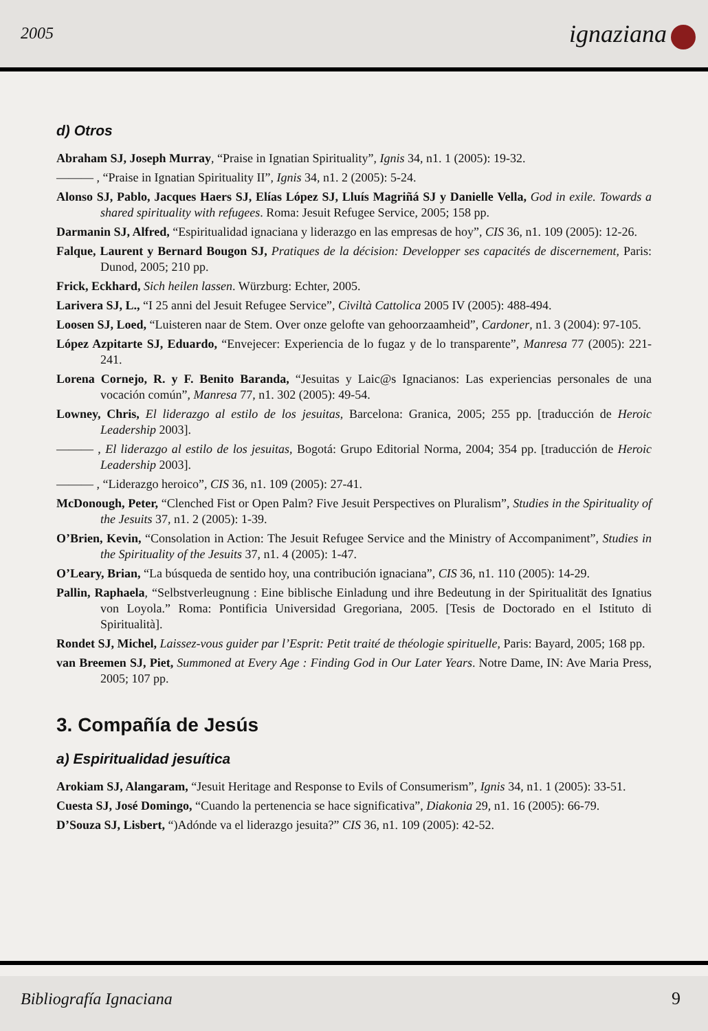2005 ignaziana
d) Otros
Abraham SJ, Joseph Murray, “Praise in Ignatian Spirituality”, Ignis 34, n1. 1 (2005): 19-32.
——— , “Praise in Ignatian Spirituality II”, Ignis 34, n1. 2 (2005): 5-24.
Alonso SJ, Pablo, Jacques Haers SJ, Elías López SJ, Lluís Magriñá SJ y Danielle Vella, God in exile. Towards a shared spirituality with refugees. Roma: Jesuit Refugee Service, 2005; 158 pp.
Darmanin SJ, Alfred, “Espiritualidad ignaciana y liderazgo en las empresas de hoy”, CIS 36, n1. 109 (2005): 12-26.
Falque, Laurent y Bernard Bougon SJ, Pratiques de la décision: Developper ses capacités de discernement, Paris: Dunod, 2005; 210 pp.
Frick, Eckhard, Sich heilen lassen. Würzburg: Echter, 2005.
Larivera SJ, L., “I 25 anni del Jesuit Refugee Service”, Civiltà Cattolica 2005 IV (2005): 488-494.
Loosen SJ, Loed, “Luisteren naar de Stem. Over onze gelofte van gehoorzaamheid”, Cardoner, n1. 3 (2004): 97-105.
López Azpitarte SJ, Eduardo, “Envejecer: Experiencia de lo fugaz y de lo transparente”, Manresa 77 (2005): 221-241.
Lorena Cornejo, R. y F. Benito Baranda, “Jesuitas y Laic@s Ignacianos: Las experiencias personales de una vocación común”, Manresa 77, n1. 302 (2005): 49-54.
Lowney, Chris, El liderazgo al estilo de los jesuitas, Barcelona: Granica, 2005; 255 pp. [traducción de Heroic Leadership 2003].
——— , El liderazgo al estilo de los jesuitas, Bogotá: Grupo Editorial Norma, 2004; 354 pp. [traducción de Heroic Leadership 2003].
——— , “Liderazgo heroico”, CIS 36, n1. 109 (2005): 27-41.
McDonough, Peter, “Clenched Fist or Open Palm? Five Jesuit Perspectives on Pluralism”, Studies in the Spirituality of the Jesuits 37, n1. 2 (2005): 1-39.
O’Brien, Kevin, “Consolation in Action: The Jesuit Refugee Service and the Ministry of Accompaniment”, Studies in the Spirituality of the Jesuits 37, n1. 4 (2005): 1-47.
O’Leary, Brian, “La búsqueda de sentido hoy, una contribución ignaciana”, CIS 36, n1. 110 (2005): 14-29.
Pallin, Raphaela, “Selbstverleugnung : Eine biblische Einladung und ihre Bedeutung in der Spiritualität des Ignatius von Loyola.” Roma: Pontificia Universidad Gregoriana, 2005. [Tesis de Doctorado en el Istituto di Spiritualità].
Rondet SJ, Michel, Laissez-vous guider par l’Esprit: Petit traité de théologie spirituelle, Paris: Bayard, 2005; 168 pp.
van Breemen SJ, Piet, Summoned at Every Age : Finding God in Our Later Years. Notre Dame, IN: Ave Maria Press, 2005; 107 pp.
3. Compañía de Jesús
a) Espiritualidad jesuítica
Arokiam SJ, Alangaram, “Jesuit Heritage and Response to Evils of Consumerism”, Ignis 34, n1. 1 (2005): 33-51.
Cuesta SJ, José Domingo, “Cuando la pertenencia se hace significativa”, Diakonia 29, n1. 16 (2005): 66-79.
D’Souza SJ, Lisbert, “)Adónde va el liderazgo jesuita?” CIS 36, n1. 109 (2005): 42-52.
Bibliografía Ignaciana 9